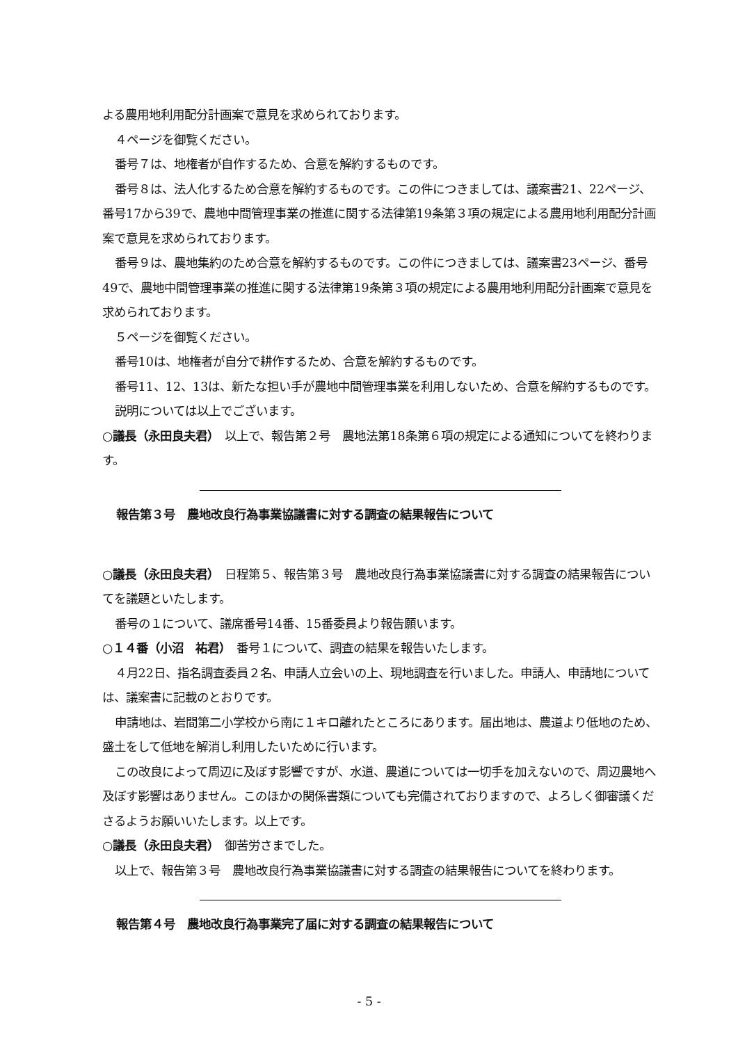よる農用地利用配分計画案で意見を求められております。
４ページを御覧ください。
番号７は、地権者が自作するため、合意を解約するものです。
番号８は、法人化するため合意を解約するものです。この件につきましては、議案書21、22ページ、番号17から39で、農地中間管理事業の推進に関する法律第19条第３項の規定による農用地利用配分計画案で意見を求められております。
番号９は、農地集約のため合意を解約するものです。この件につきましては、議案書23ページ、番号49で、農地中間管理事業の推進に関する法律第19条第３項の規定による農用地利用配分計画案で意見を求められております。
５ページを御覧ください。
番号10は、地権者が自分で耕作するため、合意を解約するものです。
番号11、12、13は、新たな担い手が農地中間管理事業を利用しないため、合意を解約するものです。
説明については以上でございます。
○議長（永田良夫君）　以上で、報告第２号　農地法第18条第６項の規定による通知についてを終わります。
報告第３号　農地改良行為事業協議書に対する調査の結果報告について
○議長（永田良夫君）　日程第５、報告第３号　農地改良行為事業協議書に対する調査の結果報告についてを議題といたします。
番号の１について、議席番号14番、15番委員より報告願います。
○１４番（小沼　祐君）　番号１について、調査の結果を報告いたします。
４月22日、指名調査委員２名、申請人立会いの上、現地調査を行いました。申請人、申請地については、議案書に記載のとおりです。
申請地は、岩間第二小学校から南に１キロ離れたところにあります。届出地は、農道より低地のため、盛土をして低地を解消し利用したいために行います。
この改良によって周辺に及ぼす影響ですが、水道、農道については一切手を加えないので、周辺農地へ及ぼす影響はありません。このほかの関係書類についても完備されておりますので、よろしく御審議くださるようお願いいたします。以上です。
○議長（永田良夫君）　御苦労さまでした。
以上で、報告第３号　農地改良行為事業協議書に対する調査の結果報告についてを終わります。
報告第４号　農地改良行為事業完了届に対する調査の結果報告について
- 5 -